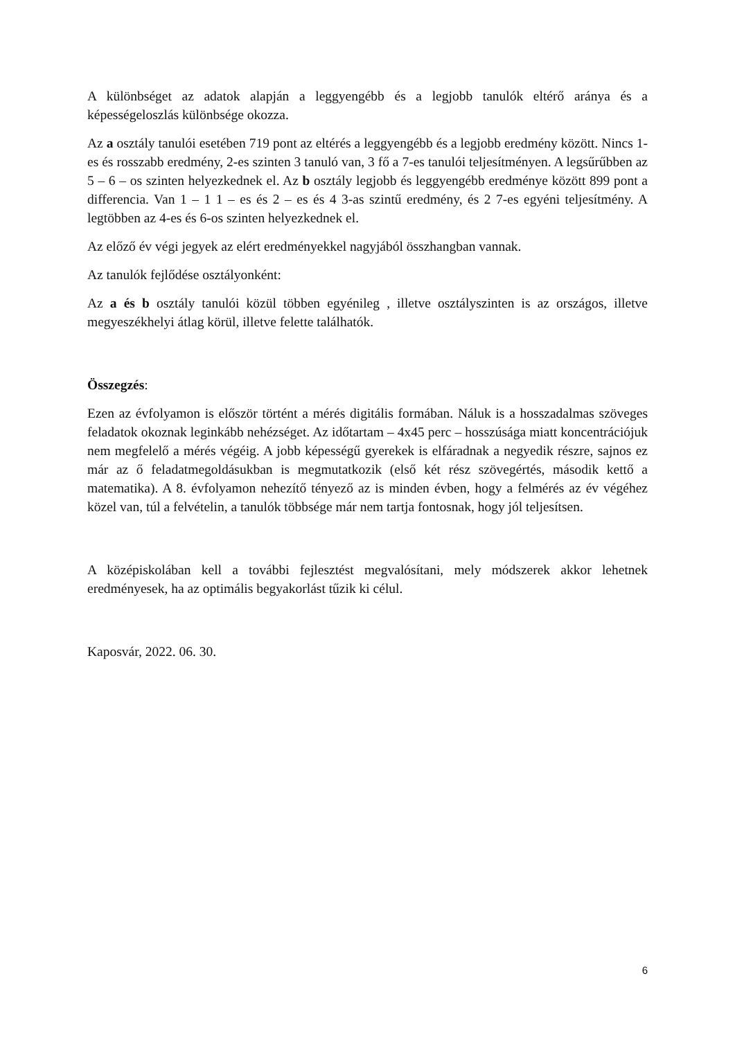A különbséget az adatok alapján a leggyengébb és a legjobb tanulók eltérő aránya és a képességeloszlás különbsége okozza.
Az a osztály tanulói esetében 719 pont az eltérés a leggyengébb és a legjobb eredmény között. Nincs 1-es és rosszabb eredmény, 2-es szinten 3 tanuló van, 3 fő a 7-es tanulói teljesítményen. A legsűrűbben az 5 – 6 – os szinten helyezkednek el. Az b osztály legjobb és leggyengébb eredménye között 899 pont a differencia. Van 1 – 1 1 – es és 2 – es és 4 3-as szintű eredmény, és 2 7-es egyéni teljesítmény. A legtöbben az 4-es és 6-os szinten helyezkednek el.
Az előző év végi jegyek az elért eredményekkel nagyjából összhangban vannak.
Az tanulók fejlődése osztályonként:
Az a és b osztály tanulói közül többen egyénileg , illetve osztályszinten is az országos, illetve megyeszékhelyi átlag körül, illetve felette találhatók.
Összegzés:
Ezen az évfolyamon is először történt a mérés digitális formában. Náluk is a hosszadalmas szöveges feladatok okoznak leginkább nehézséget. Az időtartam – 4x45 perc – hosszúsága miatt koncentrációjuk nem megfelelő a mérés végéig. A jobb képességű gyerekek is elfáradnak a negyedik részre, sajnos ez már az ő feladatmegoldásukban is megmutatkozik (első két rész szövegértés, második kettő a matematika). A 8. évfolyamon nehezítő tényező az is minden évben, hogy a felmérés az év végéhez közel van, túl a felvételin, a tanulók többsége már nem tartja fontosnak, hogy jól teljesítsen.
A középiskolában kell a további fejlesztést megvalósítani, mely módszerek akkor lehetnek eredményesek, ha az optimális begyakorlást tűzik ki célul.
Kaposvár, 2022. 06. 30.
6